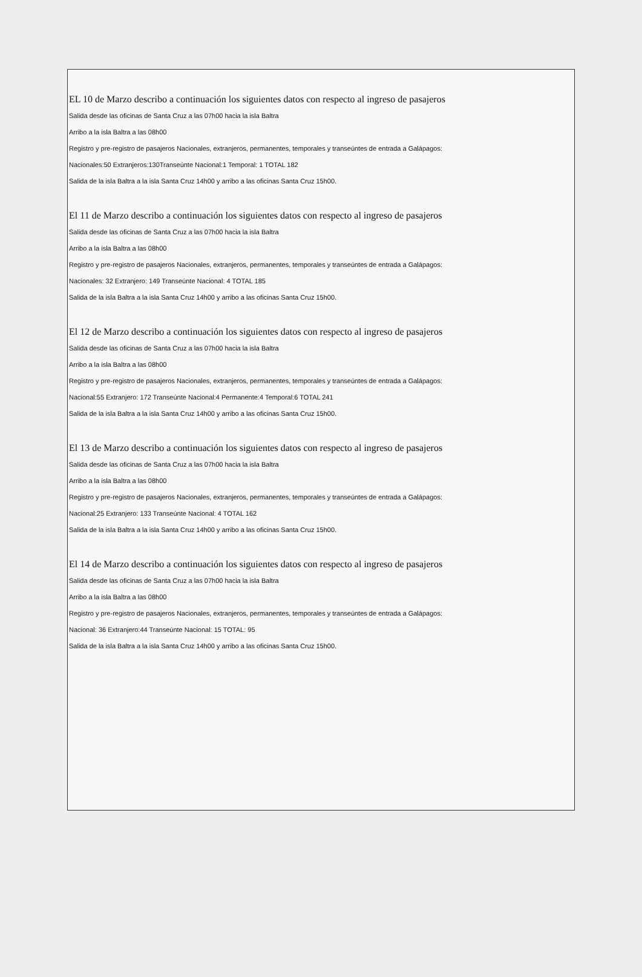EL 10 de Marzo describo a continuación los siguientes datos con respecto al ingreso de pasajeros
Salida desde las oficinas de Santa Cruz a las 07h00 hacia la isla Baltra
Arribo a la isla Baltra a las 08h00
Registro y pre-registro de pasajeros Nacionales, extranjeros, permanentes, temporales y transeúntes de entrada a Galápagos:
Nacionales:50 Extranjeros:130Transeúnte Nacional:1 Temporal: 1 TOTAL 182
Salida de la isla Baltra a la isla Santa Cruz 14h00 y arribo a las oficinas Santa Cruz 15h00.
El 11 de Marzo describo a continuación los siguientes datos con respecto al ingreso de pasajeros
Salida desde las oficinas de Santa Cruz a las 07h00 hacia la isla Baltra
Arribo a la isla Baltra a las 08h00
Registro y pre-registro de pasajeros Nacionales, extranjeros, permanentes, temporales y transeúntes de entrada a Galápagos:
Nacionales: 32 Extranjero: 149 Transeúnte Nacional: 4 TOTAL 185
Salida de la isla Baltra a la isla Santa Cruz 14h00 y arribo a las oficinas Santa Cruz 15h00.
El 12 de Marzo describo a continuación los siguientes datos con respecto al ingreso de pasajeros
Salida desde las oficinas de Santa Cruz a las 07h00 hacia la isla Baltra
Arribo a la isla Baltra a las 08h00
Registro y pre-registro de pasajeros Nacionales, extranjeros, permanentes, temporales y transeúntes de entrada a Galápagos:
Nacional:55 Extranjero: 172 Transeúnte Nacional:4 Permanente:4 Temporal:6 TOTAL 241
Salida de la isla Baltra a la isla Santa Cruz 14h00 y arribo a las oficinas Santa Cruz 15h00.
El 13 de Marzo describo a continuación los siguientes datos con respecto al ingreso de pasajeros
Salida desde las oficinas de Santa Cruz a las 07h00 hacia la isla Baltra
Arribo a la isla Baltra a las 08h00
Registro y pre-registro de pasajeros Nacionales, extranjeros, permanentes, temporales y transeúntes de entrada a Galápagos:
Nacional:25 Extranjero: 133 Transeúnte Nacional: 4 TOTAL 162
Salida de la isla Baltra a la isla Santa Cruz 14h00 y arribo a las oficinas Santa Cruz 15h00.
El 14 de Marzo describo a continuación los siguientes datos con respecto al ingreso de pasajeros
Salida desde las oficinas de Santa Cruz a las 07h00 hacia la isla Baltra
Arribo a la isla Baltra a las 08h00
Registro y pre-registro de pasajeros Nacionales, extranjeros, permanentes, temporales y transeúntes de entrada a Galápagos:
Nacional: 36 Extranjero:44 Transeúnte Nacional: 15 TOTAL: 95
Salida de la isla Baltra a la isla Santa Cruz 14h00 y arribo a las oficinas Santa Cruz 15h00.